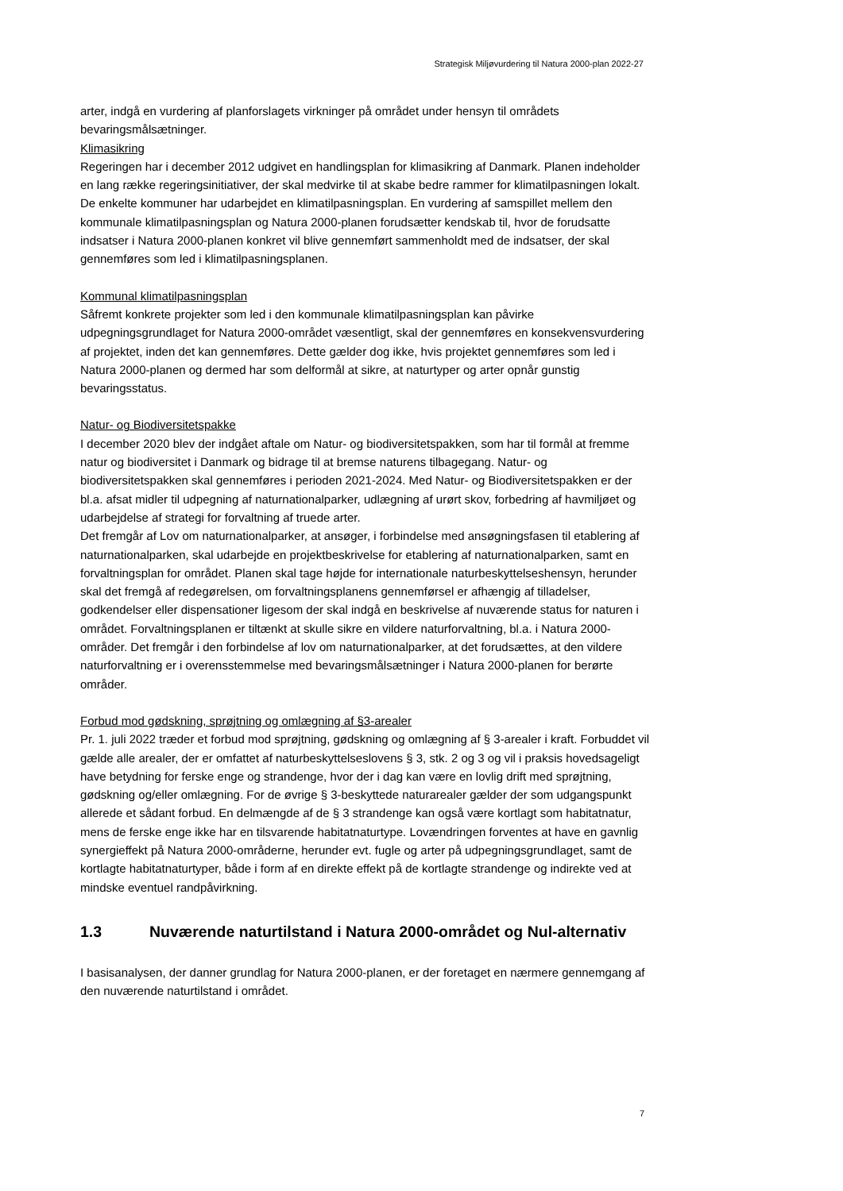Strategisk Miljøvurdering til Natura 2000-plan 2022-27
arter, indgå en vurdering af planforslagets virkninger på området under hensyn til områdets bevaringsmålsætninger.
Klimasikring
Regeringen har i december 2012 udgivet en handlingsplan for klimasikring af Danmark. Planen indeholder en lang række regeringsinitiativer, der skal medvirke til at skabe bedre rammer for klimatilpasningen lokalt. De enkelte kommuner har udarbejdet en klimatilpasningsplan. En vurdering af samspillet mellem den kommunale klimatilpasningsplan og Natura 2000-planen forudsætter kendskab til, hvor de forudsatte indsatser i Natura 2000-planen konkret vil blive gennemført sammenholdt med de indsatser, der skal gennemføres som led i klimatilpasningsplanen.
Kommunal klimatilpasningsplan
Såfremt konkrete projekter som led i den kommunale klimatilpasningsplan kan påvirke udpegningsgrundlaget for Natura 2000-området væsentligt, skal der gennemføres en konsekvensvurdering af projektet, inden det kan gennemføres. Dette gælder dog ikke, hvis projektet gennemføres som led i Natura 2000-planen og dermed har som delformål at sikre, at naturtyper og arter opnår gunstig bevaringsstatus.
Natur- og Biodiversitetspakke
I december 2020 blev der indgået aftale om Natur- og biodiversitetspakken, som har til formål at fremme natur og biodiversitet i Danmark og bidrage til at bremse naturens tilbagegang. Natur- og biodiversitetspakken skal gennemføres i perioden 2021-2024. Med Natur- og Biodiversitetspakken er der bl.a. afsat midler til udpegning af naturnationalparker, udlægning af urørt skov, forbedring af havmiljøet og udarbejdelse af strategi for forvaltning af truede arter.
Det fremgår af Lov om naturnationalparker, at ansøger, i forbindelse med ansøgningsfasen til etablering af naturnationalparken, skal udarbejde en projektbeskrivelse for etablering af naturnationalparken, samt en forvaltningsplan for området. Planen skal tage højde for internationale naturbeskyttelseshensyn, herunder skal det fremgå af redegørelsen, om forvaltningsplanens gennemførsel er afhængig af tilladelser, godkendelser eller dispensationer ligesom der skal indgå en beskrivelse af nuværende status for naturen i området. Forvaltningsplanen er tiltænkt at skulle sikre en vildere naturforvaltning, bl.a. i Natura 2000-områder. Det fremgår i den forbindelse af lov om naturnationalparker, at det forudsættes, at den vildere naturforvaltning er i overensstemmelse med bevaringsmålsætninger i Natura 2000-planen for berørte områder.
Forbud mod gødskning, sprøjtning og omlægning af §3-arealer
Pr. 1. juli 2022 træder et forbud mod sprøjtning, gødskning og omlægning af § 3-arealer i kraft. Forbuddet vil gælde alle arealer, der er omfattet af naturbeskyttelseslovens § 3, stk. 2 og 3 og vil i praksis hovedsageligt have betydning for ferske enge og strandenge, hvor der i dag kan være en lovlig drift med sprøjtning, gødskning og/eller omlægning. For de øvrige § 3-beskyttede naturarealer gælder der som udgangspunkt allerede et sådant forbud. En delmængde af de § 3 strandenge kan også være kortlagt som habitatnatur, mens de ferske enge ikke har en tilsvarende habitatnaturtype. Lovændringen forventes at have en gavnlig synergieffekt på Natura 2000-områderne, herunder evt. fugle og arter på udpegningsgrundlaget, samt de kortlagte habitatnaturtyper, både i form af en direkte effekt på de kortlagte strandenge og indirekte ved at mindske eventuel randpåvirkning.
1.3 Nuværende naturtilstand i Natura 2000-området og Nul-alternativ
I basisanalysen, der danner grundlag for Natura 2000-planen, er der foretaget en nærmere gennemgang af den nuværende naturtilstand i området.
7